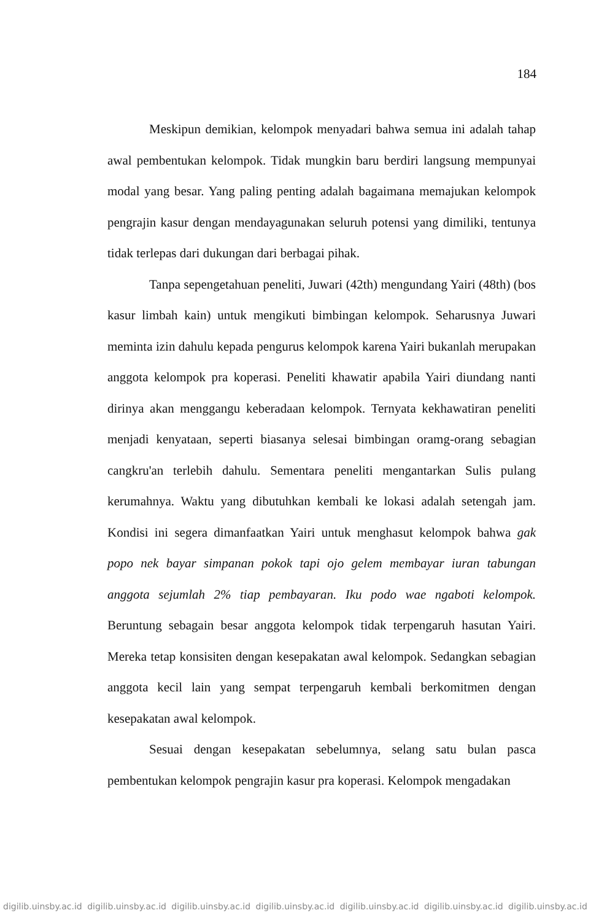184
Meskipun demikian, kelompok menyadari bahwa semua ini adalah tahap awal pembentukan kelompok. Tidak mungkin baru berdiri langsung mempunyai modal yang besar. Yang paling penting adalah bagaimana memajukan kelompok pengrajin kasur dengan mendayagunakan seluruh potensi yang dimiliki, tentunya tidak terlepas dari dukungan dari berbagai pihak.
Tanpa sepengetahuan peneliti, Juwari (42th) mengundang Yairi (48th) (bos kasur limbah kain) untuk mengikuti bimbingan kelompok. Seharusnya Juwari meminta izin dahulu kepada pengurus kelompok karena Yairi bukanlah merupakan anggota kelompok pra koperasi. Peneliti khawatir apabila Yairi diundang nanti dirinya akan menggangu keberadaan kelompok. Ternyata kekhawatiran peneliti menjadi kenyataan, seperti biasanya selesai bimbingan oramg-orang sebagian cangkru'an terlebih dahulu. Sementara peneliti mengantarkan Sulis pulang kerumahnya. Waktu yang dibutuhkan kembali ke lokasi adalah setengah jam. Kondisi ini segera dimanfaatkan Yairi untuk menghasut kelompok bahwa gak popo nek bayar simpanan pokok tapi ojo gelem membayar iuran tabungan anggota sejumlah 2% tiap pembayaran. Iku podo wae ngaboti kelompok. Beruntung sebagain besar anggota kelompok tidak terpengaruh hasutan Yairi. Mereka tetap konsisiten dengan kesepakatan awal kelompok. Sedangkan sebagian anggota kecil lain yang sempat terpengaruh kembali berkomitmen dengan kesepakatan awal kelompok.
Sesuai dengan kesepakatan sebelumnya, selang satu bulan pasca pembentukan kelompok pengrajin kasur pra koperasi. Kelompok mengadakan
digilib.uinsby.ac.id digilib.uinsby.ac.id digilib.uinsby.ac.id digilib.uinsby.ac.id digilib.uinsby.ac.id digilib.uinsby.ac.id digilib.uinsby.ac.id